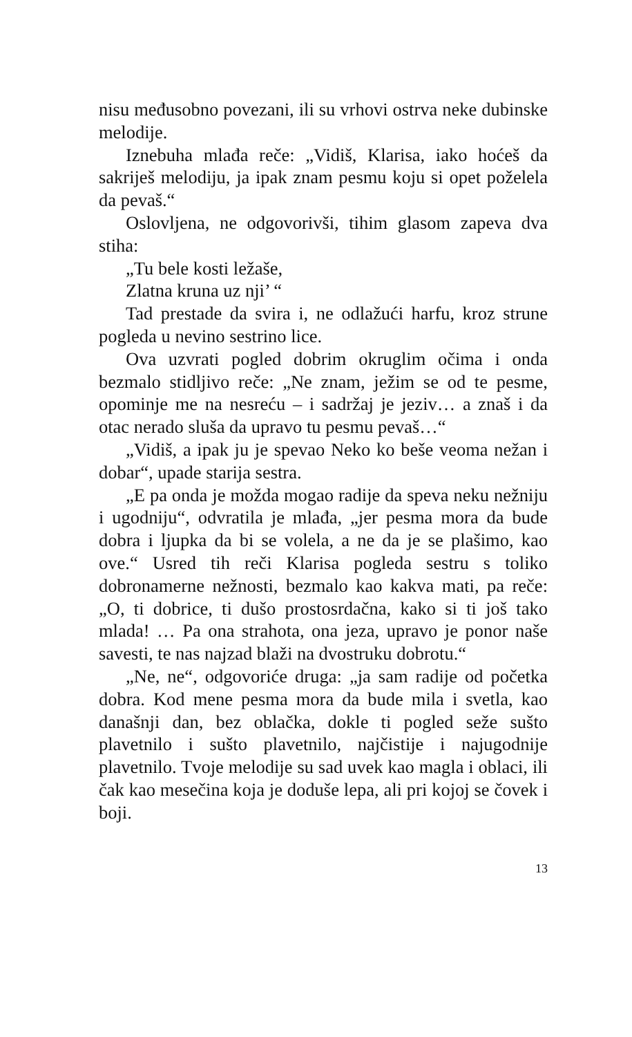nisu međusobno povezani, ili su vrhovi ostrva neke dubinske melodije.
Iznebuha mlađa reče: „Vidiš, Klarisa, iako hoćeš da sakriješ melodiju, ja ipak znam pesmu koju si opet poželela da pevaš.“
Oslovljena, ne odgovorivši, tihim glasom zapeva dva stiha:
„Tu bele kosti ležaše,
Zlatna kruna uz nji’ “
Tad prestade da svira i, ne odlažući harfu, kroz strune pogleda u nevino sestrino lice.
Ova uzvrati pogled dobrim okruglim očima i onda bezmalo stidljivo reče: „Ne znam, ježim se od te pesme, opominje me na nesreću – i sadržaj je jeziv… a znaš i da otac nerado sluša da upravo tu pesmu pevaš…“
„Vidiš, a ipak ju je spevao Neko ko beše veoma nežan i dobar“, upade starija sestra.
„E pa onda je možda mogao radije da speva neku nežniju i ugodniju“, odvratila je mlađa, „jer pesma mora da bude dobra i ljupka da bi se volela, a ne da je se plašimo, kao ove.“ Usred tih reči Klarisa pogleda sestru s toliko dobronamerne nežnosti, bezmalo kao kakva mati, pa reče: „O, ti dobrice, ti dušo prostosrdačna, kako si ti još tako mlada! … Pa ona strahota, ona jeza, upravo je ponor naše savesti, te nas najzad blaži na dvostruku dobrotu.“
„Ne, ne“, odgovoriće druga: „ja sam radije od početka dobra. Kod mene pesma mora da bude mila i svetla, kao današnji dan, bez oblačka, dokle ti pogled seže sušto plavetnilo i sušto plavetnilo, najčistije i najugodnije plavetnilo. Tvoje melodije su sad uvek kao magla i oblaci, ili čak kao mesečina koja je doduše lepa, ali pri kojoj se čovek i boji.
13